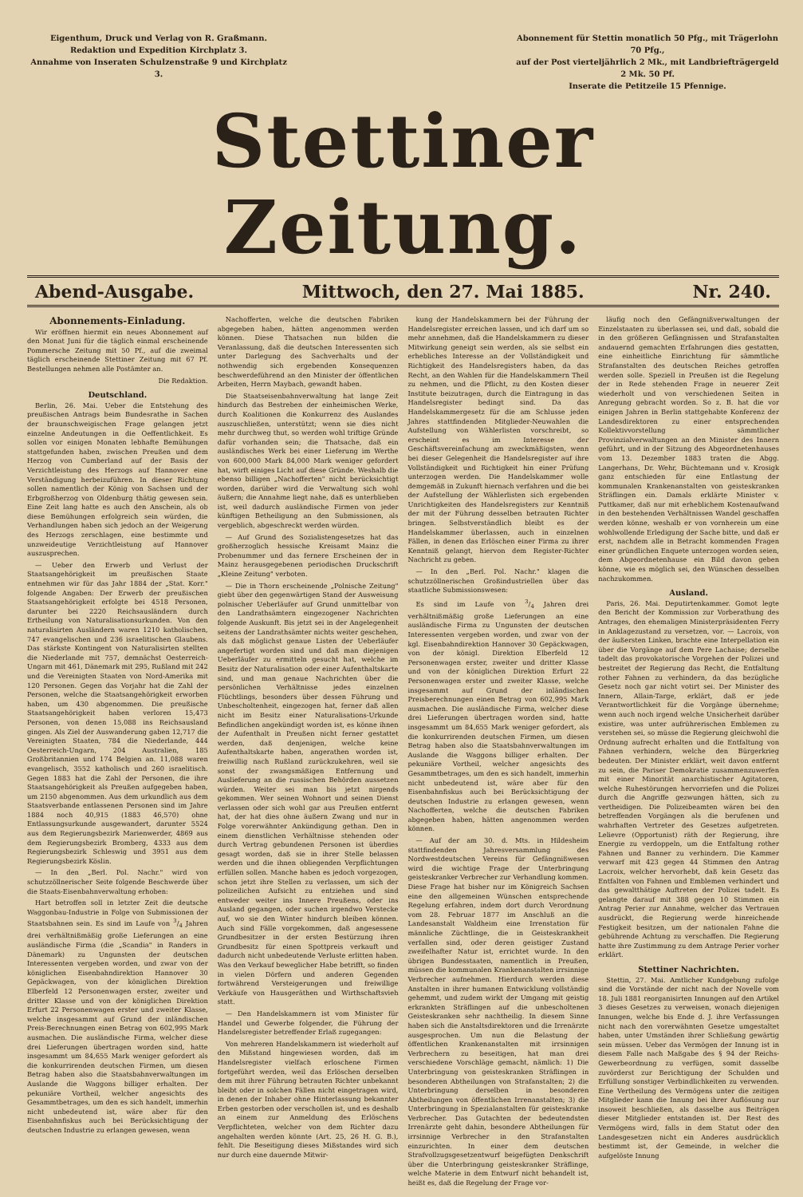Eigenthum, Druck und Verlag von R. Graßmann.
Redaktion und Expedition Kirchplatz 3.
Annahme von Inseraten Schulzenstraße 9 und Kirchplatz 3.
Abonnement für Stettin monatlich 50 Pfg., mit Trägerlohn 70 Pfg.,
auf der Post vierteljährlich 2 Mk., mit Landbriefträgergeld 2 Mk. 50 Pf.
Inserate die Petitzeile 15 Pfennige.
Stettiner Zeitung.
Abend-Ausgabe. Mittwoch, den 27. Mai 1885. Nr. 240.
Abonnements-Einladung.
Wir eröffnen hiermit ein neues Abonnement auf den Monat Juni für die täglich einmal erscheinende Pommersche Zeitung mit 50 Pf., auf die zweimal täglich erscheinende Stettiner Zeitung mit 67 Pf. Bestellungen nehmen alle Postämter an.
Die Redaktion.
Deutschland.
Berlin, 26. Mai. Ueber die Entstehung des preußischen Antrags beim Bundesrathe in Sachen der braunschweigischen Frage gelangen jetzt einzelne Andeutungen in die Oeffentlichkeit. Es sollen vor einigen Monaten lebhafte Bemühungen stattgefunden haben, zwischen Preußen und dem Herzog von Cumberland auf der Basis der Verzichtleistung des Herzogs auf Hannover eine Verständigung herbeizuführen. In dieser Richtung sollen namentlich der König von Sachsen und der Erbgroßherzog von Oldenburg thätig gewesen sein. Eine Zeit lang hatte es auch den Anschein, als ob diese Bemühungen erfolgreich sein würden, die Verhandlungen haben sich jedoch an der Weigerung des Herzogs zerschlagen, eine bestimmte und unzweideutige Verzichtleistung auf Hannover auszusprechen.
— Ueber den Erwerb und Verlust der Staatsangehörigkeit im preußischen Staate entnehmen wir für das Jahr 1884 der „Stat. Korr." folgende Angaben: Der Erwerb der preußischen Staatsangehörigkeit erfolgte bei 4518 Personen, darunter bei 2220 Reichsausländern durch Ertheilung von Naturalisationsurkunden. Von den naturalisirten Ausländern waren 1210 katholischen, 747 evangelischen und 236 israelitischen Glaubens. Das stärkste Kontingent von Naturalisirten stellten die Niederlande mit 757, demnächst Oesterreich-Ungarn mit 461, Dänemark mit 295, Rußland mit 242 und die Vereinigten Staaten von Nord-Amerika mit 120 Personen. Gegen das Vorjahr hat die Zahl der Personen, welche die Staatsangehörigkeit erworben haben, um 430 abgenommen. Die preußische Staatsangehörigkeit haben verloren 15,473 Personen, von denen 15,088 ins Reichsausland gingen. Als Ziel der Auswanderung gaben 12,717 die Vereinigten Staaten, 784 die Niederlande, 444 Oesterreich-Ungarn, 204 Australien, 185 Großbritannien und 174 Belgien an. 11,088 waren evangelisch, 3552 katholisch und 260 israelitisch. Gegen 1883 hat die Zahl der Personen, die ihre Staatsangehörigkeit als Preußen aufgegeben haben, um 2150 abgenommen. Aus dem urkundlich aus dem Staatsverbande entlassenen Personen sind im Jahre 1884 noch 40,915 (1883 46,570) ohne Entlassungsurkunde ausgewandert, darunter 5524 aus dem Regierungsbezirk Marienwerder, 4869 aus dem Regierungsbezirk Bromberg, 4333 aus dem Regierungsbezirk Schleswig und 3951 aus dem Regierungsbezirk Köslin.
— In den „Berl. Pol. Nachr." wird von schutzzöllnerischer Seite folgende Beschwerde über die Staats-Eisenbahnverwaltung erhoben:
Hart betroffen soll in letzter Zeit die deutsche Waggonbau-Industrie in Folge von Submissionen der Staatsbahnen sein. Es sind im Laufe von 3/4 Jahren drei verhältnißmäßig große Lieferungen an eine ausländische Firma (die „Scandia" in Randers in Dänemark) zu Ungunsten der deutschen Interessenten vergeben worden, und zwar von der königlichen Eisenbahndirektion Hannover 30 Gepäckwagen, von der königlichen Direktion Elberfeld 12 Personenwagen erster, zweiter und dritter Klasse und von der königlichen Direktion Erfurt 22 Personenwagen erster und zweiter Klasse, welche insgesammt auf Grund der inländischen Preis-Berechnungen einen Betrag von 602,995 Mark ausmachen. Die ausländische Firma, welcher diese drei Lieferungen übertragen worden sind, hatte insgesammt um 84,655 Mark weniger gefordert als die konkurrirenden deutschen Firmen, um diesen Betrag haben also die Staatsbahnverwaltungen im Auslande die Waggons billiger erhalten. Der pekuniäre Vortheil, welcher angesichts des Gesammtbetrages, um den es sich handelt, immerhin nicht unbedeutend ist, wäre aber für den Eisenbahnfiskus auch bei Berücksichtigung der deutschen Industrie zu erlangen gewesen, wenn
Nachofferten, welche die deutschen Fabriken abgegeben haben, hätten angenommen werden können. Diese Thatsachen nun bilden die Veranlassung, daß die deutschen Interessenten sich unter Darlegung des Sachverhalts und der nothwendig sich ergebenden Konsequenzen beschwerdeführend an den Minister der öffentlichen Arbeiten, Herrn Maybach, gewandt haben.
Die Staatseisenbahnverwaltung hat lange Zeit hindurch das Bestreben der einheimischen Werke, durch Koalitionen die Konkurrenz des Auslandes auszuschließen, unterstützt; wenn sie dies nicht mehr durchweg thut, so werden wohl triftige Gründe dafür vorhanden sein; die Thatsache, daß ein ausländisches Werk bei einer Lieferung im Werthe von 600,000 Mark 84,000 Mark weniger gefordert hat, wirft einiges Licht auf diese Gründe. Weshalb die ebenso billigen „Nachofferten" nicht berücksichtigt worden, darüber wird die Verwaltung sich wohl äußern; die Annahme liegt nahe, daß es unterblieben ist, weil dadurch ausländische Firmen von jeder künftigen Betheiligung an den Submissionen, als vergeblich, abgeschreckt werden würden.
— Auf Grund des Sozialistengesetzes hat das großherzoglich hessische Kreisamt Mainz die Probenummer und das fernere Erscheinen der in Mainz herausgegebenen periodischen Druckschrift „Kleine Zeitung" verboten.
— Die in Thorn erscheinende „Polnische Zeitung" giebt über den gegenwärtigen Stand der Ausweisung polnischer Ueberläufer auf Grund unmittelbar von den Landrathsämtern eingezogener Nachrichten folgende Auskunft. Bis jetzt sei in der Angelegenheit seitens der Landrathsämter nichts weiter geschehen, als daß möglichst genaue Listen der Ueberläufer angefertigt worden sind und daß man diejenigen Ueberläufer zu ermitteln gesucht hat, welche im Besitz der Naturalisation oder einer Aufenthaltskarte sind, und man genaue Nachrichten über die persönlichen Verhältnisse jedes einzelnen Flüchtlings, besonders über dessen Führung und Unbescholtenheit, eingezogen hat, ferner daß allen nicht im Besitz einer Naturalisations-Urkunde Befindlichen angekündigt worden ist, es könne ihnen der Aufenthalt in Preußen nicht ferner gestattet werden, daß denjenigen, welche keine Aufenthaltskarte haben, angerathen worden ist, freiwillig nach Rußland zurückzukehren, weil sie sonst der zwangsmäßigen Entfernung und Auslieferung an die russischen Behörden aussetzen würden. Weiter sei man bis jetzt nirgends gekommen. Wer seinen Wohnort und seinen Dienst verlassen oder sich wohl gar aus Preußen entfernt hat, der hat dies ohne äußern Zwang und nur in Folge vorerwähnter Ankündigung gethan. Den in einem dienstlichen Verhältnisse stehenden oder durch Vertrag gebundenen Personen ist überdies gesagt worden, daß sie in ihrer Stelle belassen werden und die ihnen obliegenden Verpflichtungen erfüllen sollen. Manche haben es jedoch vorgezogen, schon jetzt ihre Stellen zu verlassen, um sich der polizeilichen Aufsicht zu entziehen und sind entweder weiter ins Innere Preußens, oder ins Ausland gegangen, oder suchen irgendwo Verstecke auf, wo sie den Winter hindurch bleiben können. Auch sind Fälle vorgekommen, daß angesessene Grundbesitzer in der ersten Bestürzung ihren Grundbesitz für einen Spottpreis verkauft und dadurch nicht unbedeutende Verluste erlitten haben. Was den Verkauf beweglicher Habe betrifft, so finden in vielen Dörfern und anderen Gegenden fortwährend Versteigerungen und freiwillige Verkäufe von Hausgeräthen und Wirthschaftsvieh statt.
— Den Handelskammern ist vom Minister für Handel und Gewerbe folgender, die Führung der Handelsregister betreffender Erlaß zugegangen:
Von mehreren Handelskammern ist wiederholt auf den Mißstand hingewiesen worden, daß im Handelsregister vielfach erloschene Firmen fortgeführt werden, weil das Erlöschen derselben dem mit ihrer Führung betrauten Richter unbekannt bleibt oder in solchen Fällen nicht eingetragen wird, in denen der Inhaber ohne Hinterlassung bekannter Erben gestorben oder verschollen ist, und es deshalb an einem zur Anmeldung des Erlöschens Verpflichteten, welcher von dem Richter dazu angehalten werden könnte (Art. 25, 26 H. G. B.), fehlt. Die Beseitigung dieses Mißstandes wird sich nur durch eine dauernde Mitwir-
kung der Handelskammern bei der Führung der Handelsregister erreichen lassen, und ich darf um so mehr annehmen, daß die Handelskammern zu dieser Mitwirkung geneigt sein werden, als sie selbst ein erhebliches Interesse an der Vollständigkeit und Richtigkeit des Handelsregisters haben, da das Recht, an den Wahlen für die Handelskammern Theil zu nehmen, und die Pflicht, zu den Kosten dieser Institute beizutragen, durch die Eintragung in das Handelsregister bedingt sind. Da das Handelskammergesetz für die am Schlusse jeden Jahres stattfindenden Mitglieder-Neuwahlen die Aufstellung von Wählerlisten vorschreibt, so erscheint es im Interesse der Geschäftsvereinfachung am zweckmäßigsten, wenn bei dieser Gelegenheit die Handelsregister auf ihre Vollständigkeit und Richtigkeit hin einer Prüfung unterzogen werden. Die Handelskammer wolle demgemäß in Zukunft hiernach verfahren und die bei der Aufstellung der Wählerlisten sich ergebenden Unrichtigkeiten des Handelsregisters zur Kenntniß der mit der Führung desselben betrauten Richter bringen. Selbstverständlich bleibt es der Handelskammer überlassen, auch in einzelnen Fällen, in denen das Erlöschen einer Firma zu ihrer Kenntniß gelangt, hiervon dem Register-Richter Nachricht zu geben.
— In den „Berl. Pol. Nachr." klagen die schutzzöllnerischen Großindustriellen über das staatliche Submissionswesen:
Es sind im Laufe von 3/4 Jahren drei verhältnißmäßig große Lieferungen an eine ausländische Firma zu Ungunsten der deutschen Interessenten vergeben worden, und zwar von der kgl. Eisenbahndirektion Hannover 30 Gepäckwagen, von der königl. Direktion Elberfeld 12 Personenwagen erster, zweiter und dritter Klasse und von der königlichen Direktion Erfurt 22 Personenwagen erster und zweiter Klasse, welche insgesammt auf Grund der inländischen Preisberechnungen einen Betrag von 602,995 Mark ausmachen. Die ausländische Firma, welcher diese drei Lieferungen übertragen worden sind, hatte insgesammt um 84,655 Mark weniger gefordert, als die konkurrirenden deutschen Firmen, um diesen Betrag haben also die Staatsbahnverwaltungen im Auslande die Waggons billiger erhalten. Der pekuniäre Vortheil, welcher angesichts des Gesammtbetrages, um den es sich handelt, immerhin nicht unbedeutend ist, wäre aber für den Eisenbahnfiskus auch bei Berücksichtigung der deutschen Industrie zu erlangen gewesen, wenn Nachofferten, welche die deutschen Fabriken abgegeben haben, hätten angenommen werden können.
— Auf der am 30. d. Mts. in Hildesheim stattfindenden Jahresversammlung des Nordwestdeutschen Vereins für Gefängnißwesen wird die wichtige Frage der Unterbringung geisteskranker Verbrecher zur Verhandlung kommen. Diese Frage hat bisher nur im Königreich Sachsen eine den allgemeinen Wünschen entsprechende Regelung erfahren, indem dort durch Verordnung vom 28. Februar 1877 im Anschluß an die Landesanstalt Waldheim eine Irrenstation für männliche Züchtlinge, die in Geisteskrankheit verfallen sind, oder deren geistiger Zustand zweifelhafter Natur ist, errichtet wurde. In den übrigen Bundesstaaten, namentlich in Preußen, müssen die kommunalen Krankenanstalten irrsinnige Verbrecher aufnehmen. Hierdurch werden diese Anstalten in ihrer humanen Entwicklung vollständig gehemmt, und zudem wirkt der Umgang mit geistig erkrankten Sträflingen auf die unbescholtenen Geisteskranken sehr nachtheilig. In diesem Sinne haben sich die Anstaltsdirektoren und die Irrenärzte ausgesprochen. Um nun die Belastung der öffentlichen Krankenanstalten mit irrsinnigen Verbrechern zu beseitigen, hat man drei verschiedene Vorschläge gemacht, nämlich: 1) Die Unterbringung von geisteskranken Sträflingen in besonderen Abtheilungen von Strafanstalten; 2) die Unterbringung derselben in besonderen Abtheilungen von öffentlichen Irrenanstalten; 3) die Unterbringung in Spezialanstalten für geisteskranke Verbrecher. Das Gutachten der bedeutendsten Irrenärzte geht dahin, besondere Abtheilungen für irrsinnige Verbrecher in den Strafanstalten einzurichten. In einer dem deutschen Strafvollzugsgesetzentwurf beigefügten Denkschrift über die Unterbringung geisteskranker Sträflinge, welche Materie in dem Entwurf nicht behandelt ist, heißt es, daß die Regelung der Frage vor-
läufig noch den Gefängnißverwaltungen der Einzelstaaten zu überlassen sei, und daß, sobald die in den größeren Gefängnissen und Strafanstalten andauernd gemachten Erfahrungen dies gestatten, eine einheitliche Einrichtung für sämmtliche Strafanstalten des deutschen Reiches getroffen werden solle. Speziell in Preußen ist die Regelung der in Rede stehenden Frage in neuerer Zeit wiederholt und von verschiedenen Seiten in Anregung gebracht worden. So z. B. hat die vor einigen Jahren in Berlin stattgehabte Konferenz der Landesdirektoren zu einer entsprechenden Kollektivvorstellung sämmtlicher Provinzialverwaltungen an den Minister des Innern geführt, und in der Sitzung des Abgeordnetenhauses vom 13. Dezember 1883 traten die Abgg. Langerhans, Dr. Wehr, Büchtemann und v. Krosigk ganz entschieden für eine Entlastung der kommunalen Krankenanstalten von geisteskranken Sträflingen ein. Damals erklärte Minister v. Puttkamer, daß nur mit erheblichem Kostenaufwand in den bestehenden Verhältnissen Wandel geschaffen werden könne, weshalb er von vornherein um eine wohlwollende Erledigung der Sache bitte, und daß er erst, nachdem alle in Betracht kommenden Fragen einer gründlichen Enquete unterzogen worden seien, dem Abgeordnetenhause ein Bild davon geben könne, wie es möglich sei, den Wünschen desselben nachzukommen.
Ausland.
Paris, 26. Mai. Deputirtenkammer. Gomot legte den Bericht der Kommission zur Vorberathung des Antrages, den ehemaligen Ministerpräsidenten Ferry in Anklagezustand zu versetzen, vor. — Lacroix, von der äußersten Linken, brachte eine Interpellation ein über die Vorgänge auf dem Pere Lachaise; derselbe tadelt das provokatorische Vorgehen der Polizei und bestreitet der Regierung das Recht, die Entfaltung rother Fahnen zu verhindern, da das bezügliche Gesetz noch gar nicht votirt sei. Der Minister des Innern, Allain-Targe, erklärt, daß er jede Verantwortlichkeit für die Vorgänge übernehme; wenn auch noch irgend welche Unsicherheit darüber existire, was unter aufrührerischen Emblemen zu verstehen sei, so müsse die Regierung gleichwohl die Ordnung aufrecht erhalten und die Entfaltung von Fahnen verhindern, welche den Bürgerkrieg bedeuten. Der Minister erklärt, weit davon entfernt zu sein, die Pariser Demokratie zusammenzuwerfen mit einer Minorität anarchistischer Agitatoren, welche Ruhestörungen hervorriefen und die Polizei durch die Angriffe gezwungen hätten, sich zu vertheidigen. Die Polizeibeamten wären bei den betreffenden Vorgängen als die berufenen und wahrhaften Vertreter des Gesetzes aufgetreten. Lelievre (Opportunist) räth der Regierung, ihre Energie zu verdoppeln, um die Entfaltung rother Fahnen und Banner zu verhindern. Die Kammer verwarf mit 423 gegen 44 Stimmen den Antrag Lacroix, welcher hervorhebt, daß kein Gesetz das Entfalten von Fahnen und Emblemen verhindert und das gewaltthätige Auftreten der Polizei tadelt. Es gelangte darauf mit 388 gegen 10 Stimmen ein Antrag Perier zur Annahme, welcher das Vertrauen ausdrückt, die Regierung werde hinreichende Festigkeit besitzen, um der nationalen Fahne die gebührende Achtung zu verschaffen. Die Regierung hatte ihre Zustimmung zu dem Antrage Perier vorher erklärt.
Stettiner Nachrichten.
Stettin, 27. Mai. Amtlicher Kundgebung zufolge sind die Vorstände der nicht nach der Novelle vom 18. Juli 1881 reorganisirten Innungen auf den Artikel 3 dieses Gesetzes zu verweisen, wonach diejenigen Innungen, welche bis Ende d. J. ihre Verfassungen nicht nach den vorerwähnten Gesetze umgestaltet haben, unter Umständen ihrer Schließung gewärtig sein müssen. Ueber das Vermögen der Innung ist in diesem Falle nach Maßgabe des § 94 der Reichs-Gewerbeordnung zu verfügen, somit dasselbe zuvörderst zur Berichtigung der Schulden und Erfüllung sonstiger Verbindlichkeiten zu verwenden. Eine Vertheilung des Vermögens unter die zeitigen Mitglieder kann die Innung bei ihrer Auflösung nur insoweit beschließen, als dasselbe aus Beiträgen dieser Mitglieder entstanden ist. Der Rest des Vermögens wird, falls in dem Statut oder den Landesgesetzen nicht ein Anderes ausdrücklich bestimmt ist, der Gemeinde, in welcher die aufgelöste Innung